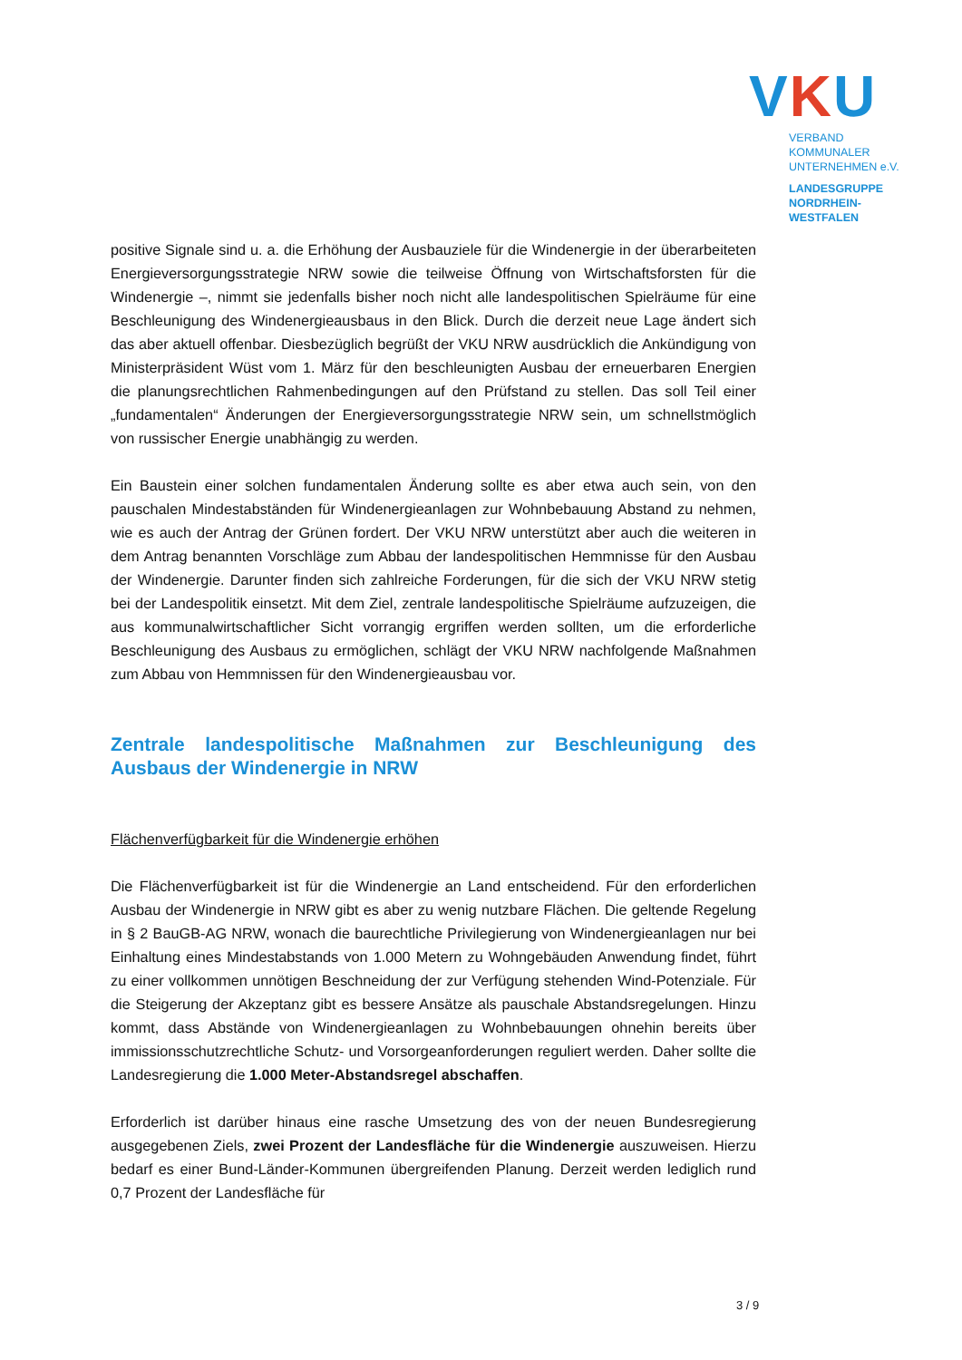VKU
VERBAND KOMMUNALER
UNTERNEHMEN e.V.
LANDESGRUPPE
NORDRHEIN-WESTFALEN
positive Signale sind u. a. die Erhöhung der Ausbauziele für die Windenergie in der überarbeiteten Energieversorgungsstrategie NRW sowie die teilweise Öffnung von Wirtschaftsforsten für die Windenergie –, nimmt sie jedenfalls bisher noch nicht alle landespolitischen Spielräume für eine Beschleunigung des Windenergieausbaus in den Blick. Durch die derzeit neue Lage ändert sich das aber aktuell offenbar. Diesbezüglich begrüßt der VKU NRW ausdrücklich die Ankündigung von Ministerpräsident Wüst vom 1. März für den beschleunigten Ausbau der erneuerbaren Energien die planungsrechtlichen Rahmenbedingungen auf den Prüfstand zu stellen. Das soll Teil einer „fundamentalen“ Änderungen der Energieversorgungsstrategie NRW sein, um schnellstmöglich von russischer Energie unabhängig zu werden.
Ein Baustein einer solchen fundamentalen Änderung sollte es aber etwa auch sein, von den pauschalen Mindestabständen für Windenergieanlagen zur Wohnbebauung Abstand zu nehmen, wie es auch der Antrag der Grünen fordert. Der VKU NRW unterstützt aber auch die weiteren in dem Antrag benannten Vorschläge zum Abbau der landespolitischen Hemmnisse für den Ausbau der Windenergie. Darunter finden sich zahlreiche Forderungen, für die sich der VKU NRW stetig bei der Landespolitik einsetzt. Mit dem Ziel, zentrale landespolitische Spielräume aufzuzeigen, die aus kommunalwirtschaftlicher Sicht vorrangig ergriffen werden sollten, um die erforderliche Beschleunigung des Ausbaus zu ermöglichen, schlägt der VKU NRW nachfolgende Maßnahmen zum Abbau von Hemmnissen für den Windenergieausbau vor.
Zentrale landespolitische Maßnahmen zur Beschleunigung des Ausbaus der Windenergie in NRW
Flächenverfügbarkeit für die Windenergie erhöhen
Die Flächenverfügbarkeit ist für die Windenergie an Land entscheidend. Für den erforderlichen Ausbau der Windenergie in NRW gibt es aber zu wenig nutzbare Flächen. Die geltende Regelung in § 2 BauGB-AG NRW, wonach die baurechtliche Privilegierung von Windenergieanlagen nur bei Einhaltung eines Mindestabstands von 1.000 Metern zu Wohngebäuden Anwendung findet, führt zu einer vollkommen unnötigen Beschneidung der zur Verfügung stehenden Wind-Potenziale. Für die Steigerung der Akzeptanz gibt es bessere Ansätze als pauschale Abstandsregelungen. Hinzu kommt, dass Abstände von Windenergieanlagen zu Wohnbebauungen ohnehin bereits über immissionsschutzrechtliche Schutz- und Vorsorgeanforderungen reguliert werden. Daher sollte die Landesregierung die 1.000 Meter-Abstandsregel abschaffen.
Erforderlich ist darüber hinaus eine rasche Umsetzung des von der neuen Bundesregierung ausgegebenen Ziels, zwei Prozent der Landesfläche für die Windenergie auszuweisen. Hierzu bedarf es einer Bund-Länder-Kommunen übergreifenden Planung. Derzeit werden lediglich rund 0,7 Prozent der Landesfläche für
3 / 9